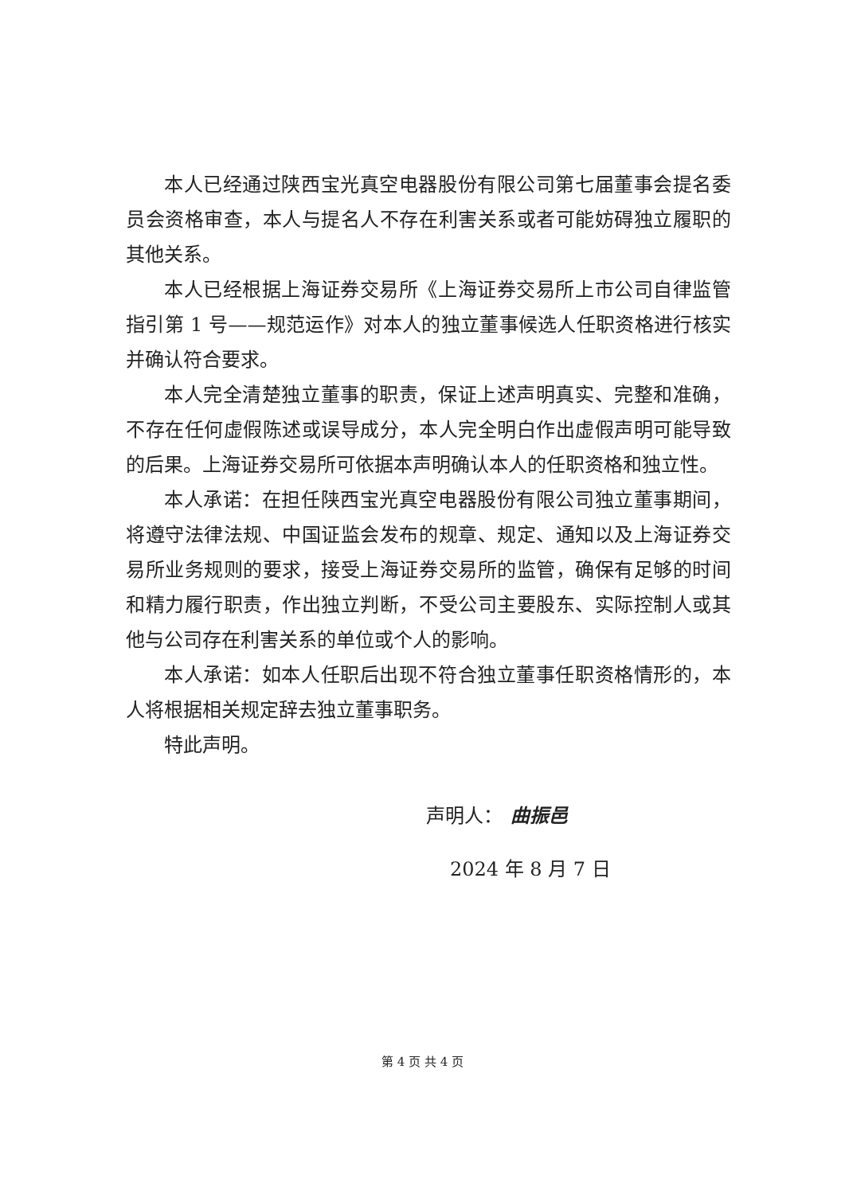本人已经通过陕西宝光真空电器股份有限公司第七届董事会提名委员会资格审查，本人与提名人不存在利害关系或者可能妨碍独立履职的其他关系。
本人已经根据上海证券交易所《上海证券交易所上市公司自律监管指引第 1 号——规范运作》对本人的独立董事候选人任职资格进行核实并确认符合要求。
本人完全清楚独立董事的职责，保证上述声明真实、完整和准确，不存在任何虚假陈述或误导成分，本人完全明白作出虚假声明可能导致的后果。上海证券交易所可依据本声明确认本人的任职资格和独立性。
本人承诺：在担任陕西宝光真空电器股份有限公司独立董事期间，将遵守法律法规、中国证监会发布的规章、规定、通知以及上海证券交易所业务规则的要求，接受上海证券交易所的监管，确保有足够的时间和精力履行职责，作出独立判断，不受公司主要股东、实际控制人或其他与公司存在利害关系的单位或个人的影响。
本人承诺：如本人任职后出现不符合独立董事任职资格情形的，本人将根据相关规定辞去独立董事职务。
特此声明。
声明人： 曲振邑
2024 年 8 月 7 日
第 4 页 共 4 页